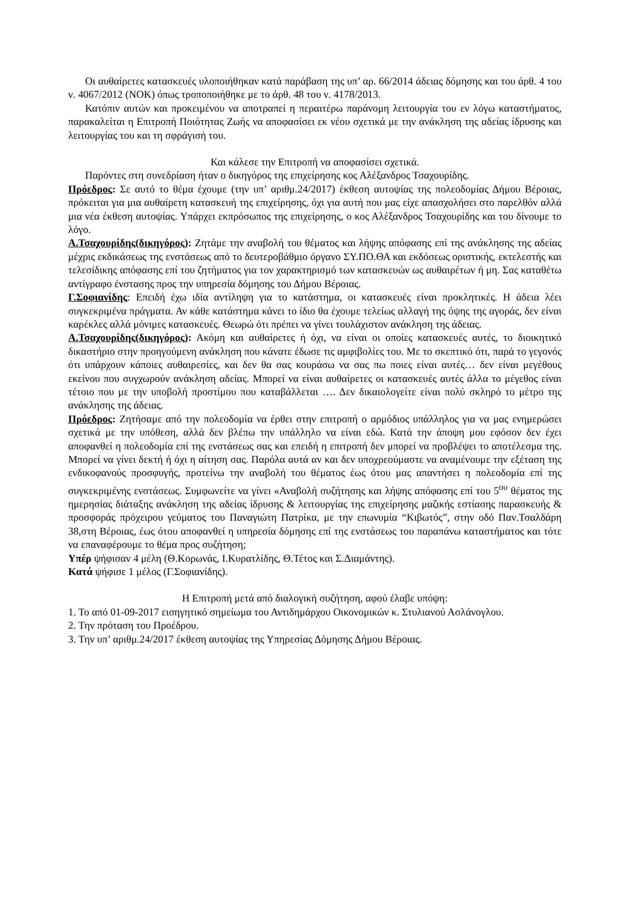Οι αυθαίρετες κατασκευές υλοποιήθηκαν κατά παράβαση της υπ’ αρ. 66/2014 άδειας δόμησης και του άρθ. 4 του ν. 4067/2012 (ΝΟΚ) όπως τροποποιήθηκε με το άρθ. 48 του ν. 4178/2013.
Κατόπιν αυτών και προκειμένου να αποτραπεί η περαιτέρω παράνομη λειτουργία του εν λόγω καταστήματος, παρακαλείται η Επιτροπή Ποιότητας Ζωής να αποφασίσει εκ νέου σχετικά με την ανάκληση της αδείας ίδρυσης και λειτουργίας του και τη σφράγισή του.
Και κάλεσε την Επιτροπή να αποφασίσει σχετικά.
Παρόντες στη συνεδρίαση ήταν ο δικηγόρος της επιχείρησης κος Αλέξανδρος Τσαχουρίδης.
Πρόεδρος: Σε αυτό το θέμα έχουμε (την υπ’ αριθμ.24/2017) έκθεση αυτοψίας της πολεοδομίας Δήμου Βέροιας, πρόκειται για μια αυθαίρετη κατασκευή της επιχείρησης, όχι για αυτή που μας είχε απασχολήσει στο παρελθόν αλλά μια νέα έκθεση αυτοψίας. Υπάρχει εκπρόσωπος της επιχείρησης, ο κος Αλέξανδρος Τσαχουρίδης και του δίνουμε το λόγο.
Α.Τσαχουρίδης(δικηγόρος): Ζητάμε την αναβολή του θέματος και λήψης απόφασης επί της ανάκλησης της αδείας μέχρις εκδικάσεως της ενστάσεως από το δευτεροβάθμιο όργανο ΣΥ.ΠΟ.ΘΑ και εκδόσεως οριστικής, εκτελεστής και τελεσίδικης απόφασης επί του ζητήματος για τον χαρακτηρισμό των κατασκευών ως αυθαιρέτων ή μη. Σας καταθέτω αντίγραφο ένστασης προς την υπηρεσία δόμησης του Δήμου Βέροιας.
Γ.Σοφιανίδης: Επειδή έχω ιδία αντίληψη για το κατάστημα, οι κατασκευές είναι προκλητικές. Η άδεια λέει συγκεκριμένα πράγματα. Αν κάθε κατάστημα κάνει το ίδιο θα έχουμε τελείως αλλαγή της όψης της αγοράς, δεν είναι καρέκλες αλλά μόνιμες κατασκευές. Θεωρώ ότι πρέπει να γίνει τουλάχιστον ανάκληση της άδειας.
Α.Τσαχουρίδης(δικηγόρος): Ακόμη και αυθαίρετες ή όχι, να είναι οι οποίες κατασκευές αυτές, το διοικητικό δικαστήριο στην προηγούμενη ανάκληση που κάνατε έδωσε τις αμφιβολίες του. Με το σκεπτικό ότι, παρά το γεγονός ότι υπάρχουν κάποιες αυθαιρεσίες, και δεν θα σας κουράσω να σας πω ποιες είναι αυτές… δεν είναι μεγέθους εκείνου που συγχωρούν ανάκληση αδείας. Μπορεί να είναι αυθαίρετες οι κατασκευές αυτές άλλα το μέγεθος είναι τέτοιο που με την υποβολή προστίμου που καταβάλλεται …. Δεν δικαιολογείτε είναι πολύ σκληρό το μέτρο της ανάκλησης της άδειας.
Πρόεδρος: Ζητήσαμε από την πολεοδομία να έρθει στην επιτροπή ο αρμόδιος υπάλληλος για να μας ενημερώσει σχετικά με την υπόθεση, αλλά δεν βλέπω την υπάλληλο να είναι εδώ. Κατά την άποψη μου εφόσον δεν έχει αποφανθεί η πολεοδομία επί της ενστάσεως σας και επειδή η επιτροπή δεν μπορεί να προβλέψει το αποτέλεσμα της. Μπορεί να γίνει δεκτή ή όχι η αίτηση σας. Παρόλα αυτά αν και δεν υποχρεούμαστε να αναμένουμε την εξέταση της ενδικοφανούς προσφυγής, προτείνω την αναβολή του θέματος έως ότου μας απαντήσει η πολεοδομία επί της συγκεκριμένης ενστάσεως. Συμφωνείτε να γίνει «Αναβολή συζήτησης και λήψης απόφασης επί του 5<sup>ου</sup> θέματος της ημερησίας διάταξης ανάκληση της αδείας ίδρυσης & λειτουργίας της επιχείρησης μαζικής εστίασης παρασκευής & προσφοράς πρόχειρου γεύματος του Παναγιώτη Πατρίκα, με την επωνυμία “Κιβωτός”, στην οδό Παν.Τσαλδάρη 38,στη Βέροιας, έως ότου αποφανθεί η υπηρεσία δόμησης επί της ενστάσεως του παραπάνω καταστήματος και τότε να επαναφέρουμε το θέμα προς συζήτηση;
Υπέρ ψήφισαν 4 μέλη (Θ.Κορωνάς, Ι.Κυρατλίδης, Θ.Τέτος και Σ.Διαμάντης).
Κατά ψήφισε 1 μέλος (Γ.Σοφιανίδης).
Η Επιτροπή μετά από διαλογική συζήτηση, αφού έλαβε υπόψη:
1. Το από 01-09-2017 εισηγητικό σημείωμα του Αντιδημάρχου Οικονομικών κ. Στυλιανού Ασλάνογλου.
2. Την πρόταση του Προέδρου.
3. Την υπ’ αριθμ.24/2017 έκθεση αυτοψίας της Υπηρεσίας Δόμησης Δήμου Βέροιας.